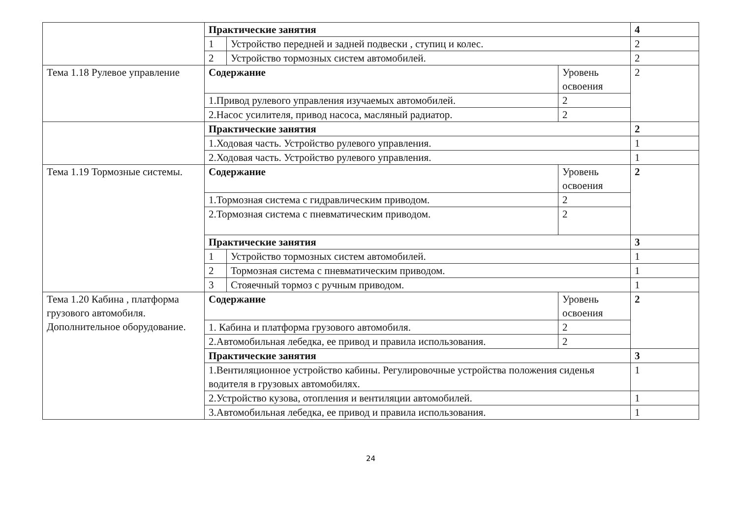| | Практические занятия | | | 4 |
| | 1 | Устройство передней и задней подвески , ступиц и колес. | | 2 |
| | 2 | Устройство тормозных систем автомобилей. | | 2 |
| Тема 1.18 Рулевое управление | Содержание | | Уровень освоения | 2 |
| | 1.Привод рулевого управления изучаемых автомобилей. | | 2 | |
| | 2.Насос усилителя, привод насоса, масляный радиатор. | | 2 | |
| | Практические занятия | | | 2 |
| | 1.Ходовая часть. Устройство рулевого управления. | | | 1 |
| | 2.Ходовая часть. Устройство рулевого управления. | | | 1 |
| Тема 1.19 Тормозные системы. | Содержание | | Уровень освоения | 2 |
| | 1.Тормозная система с гидравлическим приводом. | | 2 | |
| | 2.Тормозная система с пневматическим приводом. | | 2 | |
| | Практические занятия | | | 3 |
| | 1 | Устройство тормозных систем автомобилей. | | 1 |
| | 2 | Тормозная система с пневматическим приводом. | | 1 |
| | 3 | Стояечный тормоз с ручным приводом. | | 1 |
| Тема 1.20 Кабина , платформа грузового автомобиля. Дополнительное оборудование. | Содержание | | Уровень освоения | 2 |
| | 1. Кабина и платформа грузового автомобиля. | | 2 | |
| | 2.Автомобильная лебедка, ее привод и правила использования. | | 2 | |
| | Практические занятия | | | 3 |
| | 1.Вентиляционное устройство кабины. Регулировочные устройства положения сиденья водителя в грузовых автомобилях. | | | 1 |
| | 2.Устройство кузова, отопления и вентиляции автомобилей. | | | 1 |
| | 3.Автомобильная лебедка, ее привод и правила использования. | | | 1 |
24